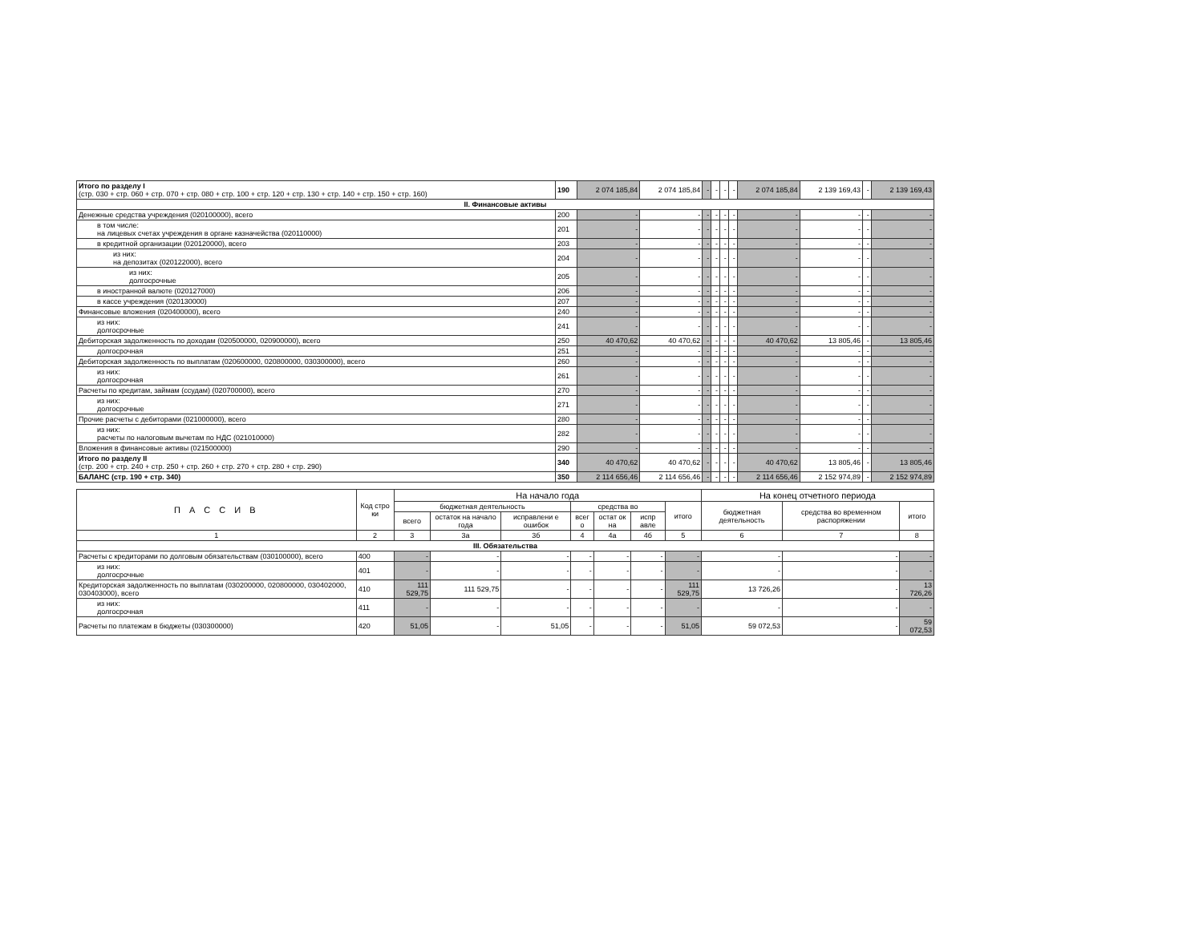| Итого по разделу I (стр. 030 + стр. 060 + стр. 070 + стр. 080 + стр. 100 + стр. 120 + стр. 130 + стр. 140 + стр. 150 + стр. 160) | 190 | 2 074 185,84 | 2 074 185,84 | - | - | - | - | 2 074 185,84 | 2 139 169,43 | - | 2 139 169,43 |
| II. Финансовые активы | | | | | | | | | | | |
| Денежные средства учреждения (020100000), всего | 200 | - | - | - | - | - | - | - | - | - | - |
| в том числе: на лицевых счетах учреждения в органе казначейства (020110000) | 201 | - | - | - | - | - | - | - | - | - | - |
| в кредитной организации (020120000), всего | 203 | - | - | - | - | - | - | - | - | - | - |
| из них: на депозитах (020122000), всего | 204 | - | - | - | - | - | - | - | - | - | - |
| из них: долгосрочные | 205 | - | - | - | - | - | - | - | - | - | - |
| в иностранной валюте (020127000) | 206 | - | - | - | - | - | - | - | - | - | - |
| в кассе учреждения (020130000) | 207 | - | - | - | - | - | - | - | - | - | - |
| Финансовые вложения (020400000), всего | 240 | - | - | - | - | - | - | - | - | - | - |
| из них: долгосрочные | 241 | - | - | - | - | - | - | - | - | - | - |
| Дебиторская задолженность по доходам (020500000, 020900000), всего | 250 | 40 470,62 | 40 470,62 | - | - | - | - | 40 470,62 | 13 805,46 | - | 13 805,46 |
| долгосрочная | 251 | - | - | - | - | - | - | - | - | - | - |
| Дебиторская задолженность по выплатам (020600000, 020800000, 030300000), всего | 260 | - | - | - | - | - | - | - | - | - | - |
| из них: долгосрочная | 261 | - | - | - | - | - | - | - | - | - | - |
| Расчеты по кредитам, займам (ссудам) (020700000), всего | 270 | - | - | - | - | - | - | - | - | - | - |
| из них: долгосрочные | 271 | - | - | - | - | - | - | - | - | - | - |
| Прочие расчеты с дебиторами (021000000), всего | 280 | - | - | - | - | - | - | - | - | - | - |
| из них: расчеты по налоговым вычетам по НДС (021010000) | 282 | - | - | - | - | - | - | - | - | - | - |
| Вложения в финансовые активы (021500000) | 290 | - | - | - | - | - | - | - | - | - | - |
| Итого по разделу II (стр. 200 + стр. 240 + стр. 250 + стр. 260 + стр. 270 + стр. 280 + стр. 290) | 340 | 40 470,62 | 40 470,62 | - | - | - | - | 40 470,62 | 13 805,46 | - | 13 805,46 |
| БАЛАНС (стр. 190 + стр. 340) | 350 | 2 114 656,46 | 2 114 656,46 | - | - | - | - | 2 114 656,46 | 2 152 974,89 | - | 2 152 974,89 |
| П А С С И В | Код стро ки | На начало года | | | | | | | На конец отчетного периода | | |
| --- | --- | --- | --- | --- | --- | --- | --- | --- | --- | --- | --- |
| | | бюджетная деятельность | | | средства во | | | итого | бюджетная деятельность | средства во временном распоряжении | итого |
| | | всего | остаток на начало года | исправлени е ошибок | всег о | остат ок на | испр авле | | | | |
| 1 | 2 | 3 | 3а | 3б | 4 | 4а | 4б | 5 | 6 | 7 | 8 |
| III. Обязательства | | | | | | | | | | | |
| Расчеты с кредиторами по долговым обязательствам (030100000), всего | 400 | - | - | - | - | - | - | - | - | - | - |
| из них: долгосрочные | 401 | - | - | - | - | - | - | - | - | - | - |
| Кредиторская задолженность по выплатам (030200000, 020800000, 030402000, 030403000), всего | 410 | 111 529,75 | 111 529,75 | - | - | - | - | 111 529,75 | 13 726,26 | - | 13 726,26 |
| из них: долгосрочная | 411 | - | - | - | - | - | - | - | - | - | - |
| Расчеты по платежам в бюджеты (030300000) | 420 | 51,05 | - | 51,05 | - | - | - | 51,05 | 59 072,53 | - | 59 072,53 |